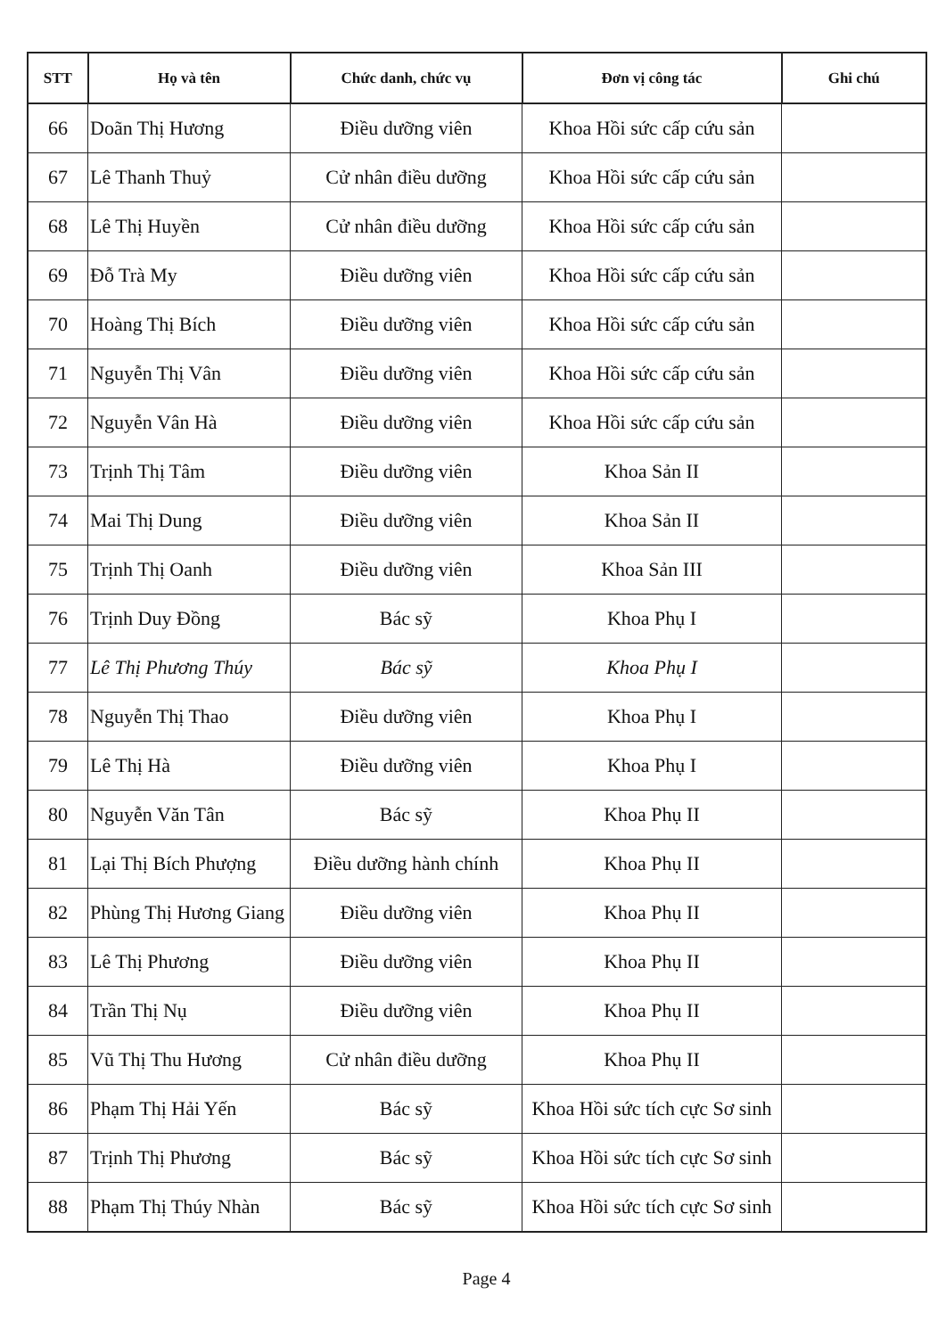| STT | Họ và tên | Chức danh, chức vụ | Đơn vị công tác | Ghi chú |
| --- | --- | --- | --- | --- |
| 66 | Doãn Thị Hương | Điều dưỡng viên | Khoa Hồi sức cấp cứu sản | |
| 67 | Lê Thanh Thuỷ | Cử nhân điều dưỡng | Khoa Hồi sức cấp cứu sản | |
| 68 | Lê Thị Huyền | Cử nhân điều dưỡng | Khoa Hồi sức cấp cứu sản | |
| 69 | Đỗ Trà My | Điều dưỡng viên | Khoa Hồi sức cấp cứu sản | |
| 70 | Hoàng Thị Bích | Điều dưỡng viên | Khoa Hồi sức cấp cứu sản | |
| 71 | Nguyễn Thị Vân | Điều dưỡng viên | Khoa Hồi sức cấp cứu sản | |
| 72 | Nguyễn Vân Hà | Điều dưỡng viên | Khoa Hồi sức cấp cứu sản | |
| 73 | Trịnh Thị Tâm | Điều dưỡng viên | Khoa Sản II | |
| 74 | Mai Thị Dung | Điều dưỡng viên | Khoa Sản II | |
| 75 | Trịnh Thị Oanh | Điều dưỡng viên | Khoa Sản III | |
| 76 | Trịnh Duy Đồng | Bác sỹ | Khoa Phụ I | |
| 77 | Lê Thị Phương Thúy | Bác sỹ | Khoa Phụ I | |
| 78 | Nguyễn Thị Thao | Điều dưỡng viên | Khoa Phụ I | |
| 79 | Lê Thị Hà | Điều dưỡng viên | Khoa Phụ I | |
| 80 | Nguyễn Văn Tân | Bác sỹ | Khoa Phụ II | |
| 81 | Lại Thị Bích Phượng | Điều dưỡng hành chính | Khoa Phụ II | |
| 82 | Phùng Thị Hương Giang | Điều dưỡng viên | Khoa Phụ II | |
| 83 | Lê Thị Phương | Điều dưỡng viên | Khoa Phụ II | |
| 84 | Trần Thị Nụ | Điều dưỡng viên | Khoa Phụ II | |
| 85 | Vũ Thị Thu Hương | Cử nhân điều dưỡng | Khoa Phụ II | |
| 86 | Phạm Thị Hải Yến | Bác sỹ | Khoa Hồi sức tích cực Sơ sinh | |
| 87 | Trịnh Thị Phương | Bác sỹ | Khoa Hồi sức tích cực Sơ sinh | |
| 88 | Phạm Thị Thúy Nhàn | Bác sỹ | Khoa Hồi sức tích cực Sơ sinh | |
Page 4